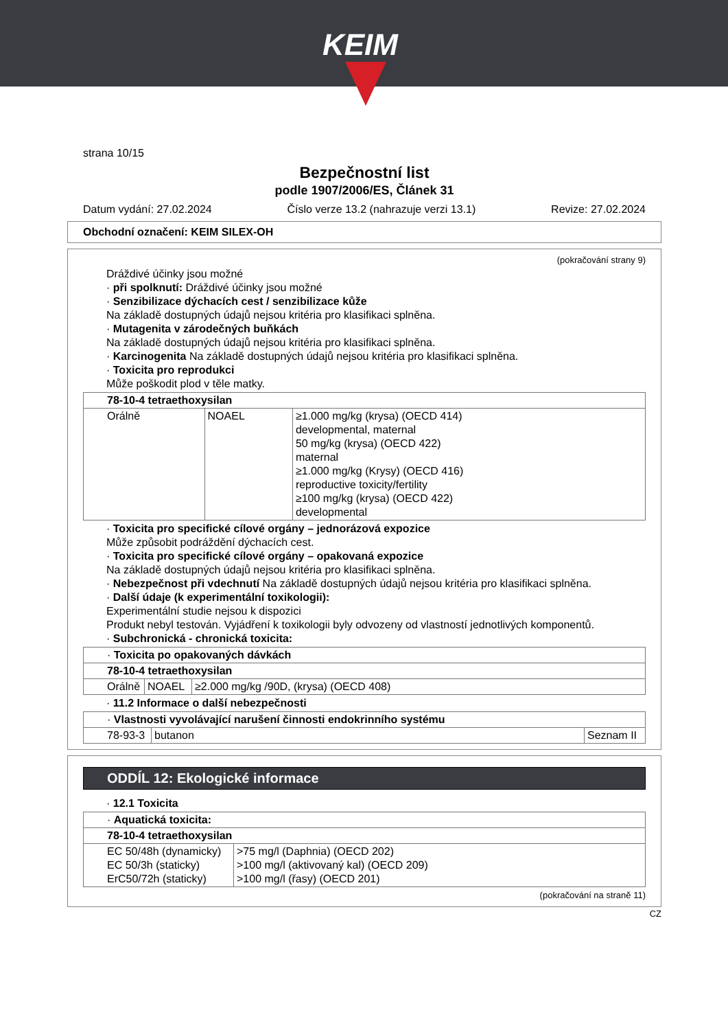KEIM
strana 10/15
Bezpečnostní list
podle 1907/2006/ES, Článek 31
Datum vydání: 27.02.2024 Číslo verze 13.2 (nahrazuje verzi 13.1) Revize: 27.02.2024
Obchodní označení: KEIM SILEX-OH
(pokračování strany 9)
Dráždivé účinky jsou možné
· při spolknutí: Dráždivé účinky jsou možné
· Senzibilizace dýchacích cest / senzibilizace kůže
Na základě dostupných údajů nejsou kritéria pro klasifikaci splněna.
· Mutagenita v zárodečných buňkách
Na základě dostupných údajů nejsou kritéria pro klasifikaci splněna.
· Karcinogenita Na základě dostupných údajů nejsou kritéria pro klasifikaci splněna.
· Toxicita pro reprodukci
Může poškodit plod v těle matky.
| 78-10-4 tetraethoxysilan | | |
| Orálně | NOAEL | ≥1.000 mg/kg (krysa) (OECD 414) developmental, maternal 50 mg/kg (krysa) (OECD 422) maternal ≥1.000 mg/kg (Krysy) (OECD 416) reproductive toxicity/fertility ≥100 mg/kg (krysa) (OECD 422) developmental |
· Toxicita pro specifické cílové orgány – jednorázová expozice
Může způsobit podráždění dýchacích cest.
· Toxicita pro specifické cílové orgány – opakovaná expozice
Na základě dostupných údajů nejsou kritéria pro klasifikaci splněna.
· Nebezpečnost při vdechnutí Na základě dostupných údajů nejsou kritéria pro klasifikaci splněna.
· Další údaje (k experimentální toxikologii):
Experimentální studie nejsou k dispozici
Produkt nebyl testován. Vyjádření k toxikologii byly odvozeny od vlastností jednotlivých komponentů.
· Subchronická - chronická toxicita:
| · Toxicita po opakovaných dávkách | | |
| 78-10-4 tetraethoxysilan | | |
| Orálně | NOAEL | ≥2.000 mg/kg /90D, (krysa) (OECD 408) |
· 11.2 Informace o další nebezpečnosti
| · Vlastnosti vyvolávající narušení činnosti endokrinního systému | | |
| 78-93-3 | butanon | Seznam II |
ODDÍL 12: Ekologické informace
· 12.1 Toxicita
| · Aquatická toxicita: | |
| 78-10-4 tetraethoxysilan | |
| EC 50/48h (dynamicky) EC 50/3h (staticky) ErC50/72h (staticky) | >75 mg/l (Daphnia) (OECD 202) >100 mg/l (aktivovaný kal) (OECD 209) >100 mg/l (řasy) (OECD 201) |
(pokračování na straně 11)
CZ